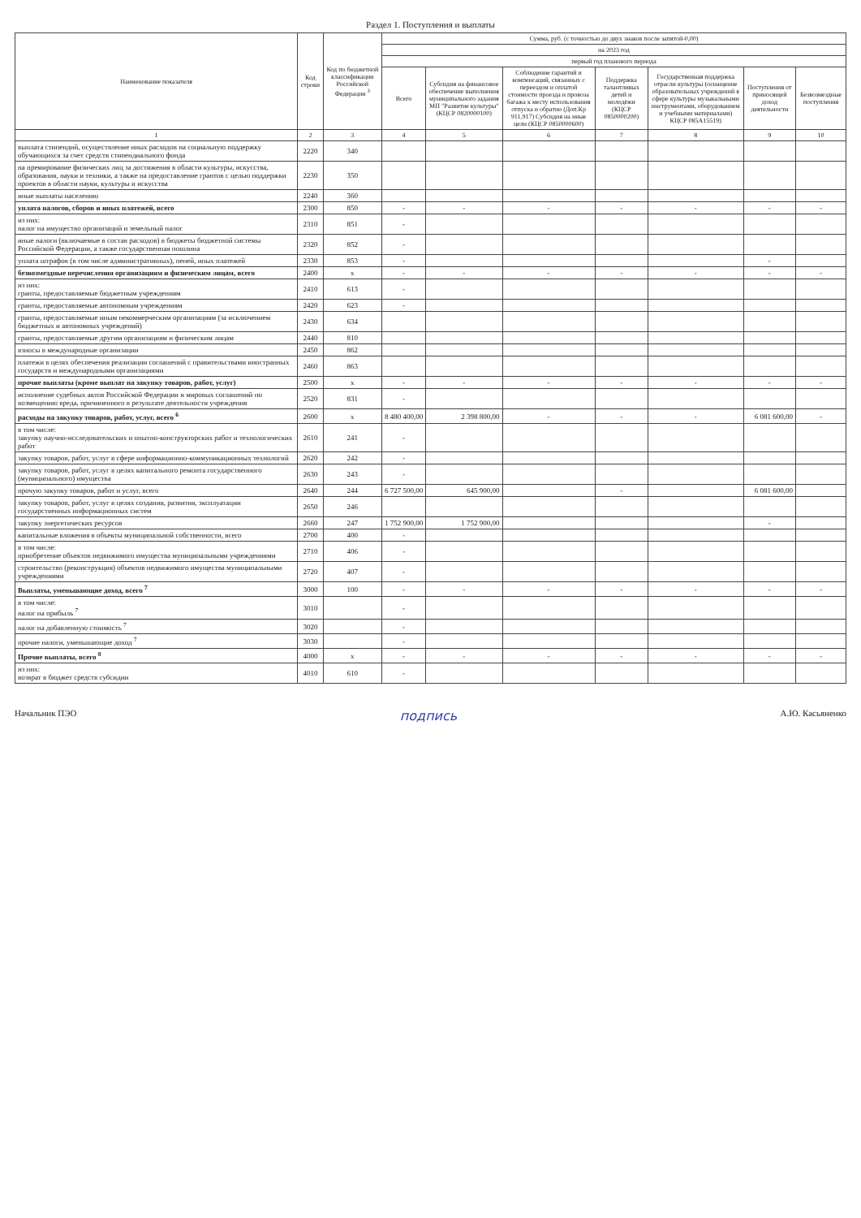Раздел 1. Поступления и выплаты
| Наименование показателя | Код строки | Код по бюджетной классификации Российской Федерации <sup>3</sup> | Сумма, руб. (с точностью до двух знаков после запятой-0,00) | | | | | | |
| --- | --- | --- | --- | --- | --- | --- | --- | --- | --- |
| | | | на 2023 год | | | | | | |
| | | | первый год планового периода | | | | | | |
| | | | Всего | Субсидия на финансовое обеспечение выполнения муниципального задания МП "Развитие культуры" (КЦСР 0820000100) | Соблюдение гарантий и компенсаций, связанных с переездом и оплатой стоимости проезда и провоза багажа к месту использования отпуска и обратно (Доп.Кр 911,917) Субсидия на иные цели (КЦСР 0850000600) | Поддержка талантливых детей и молодёжи (КЦСР 0850000200) | Государственная поддержка отрасли культуры (оснащение образовательных учреждений в сфере культуры музыкальными инструментами, оборудованием и учебными материалами) КЦСР 085A15519) | Поступления от приносящей доход деятельности | Безвозмездные поступления |
| 1 | 2 | 3 | 4 | 5 | 6 | 7 | 8 | 9 | 10 |
| выплата стипендий, осуществление иных расходов на социальную поддержку обучающихся за счет средств стипендиального фонда | 2220 | 340 | | | | | | | |
| на премирование физических лиц за достижения в области культуры, искусства, образования, науки и техники, а также на предоставление грантов с целью поддержки проектов в области науки, культуры и искусства | 2230 | 350 | | | | | | | |
| иные выплаты населению | 2240 | 360 | | | | | | | |
| уплата налогов, сборов и иных платежей, всего | 2300 | 850 | - | - | - | - | - | - | - |
| из них: налог на имущество организаций и земельный налог | 2310 | 851 | - | | | | | | |
| иные налоги (включаемые в состав расходов) в бюджеты бюджетной системы Российской Федерации, а также государственная пошлина | 2320 | 852 | - | | | | | | |
| уплата штрафов (в том числе административных), пеней, иных платежей | 2330 | 853 | - | | | | | - | |
| безвозмездные перечисления организациям и физическим лицам, всего | 2400 | x | - | - | - | - | - | - | - |
| из них: гранты, предоставляемые бюджетным учреждениям | 2410 | 613 | - | | | | | | |
| гранты, предоставляемые автономным учреждениям | 2420 | 623 | - | | | | | | |
| гранты, предоставляемые иным некоммерческим организациям (за исключением бюджетных и автономных учреждений) | 2430 | 634 | | | | | | | |
| гранты, предоставляемые другим организациям и физическим лицам | 2440 | 810 | | | | | | | |
| взносы в международные организации | 2450 | 862 | | | | | | | |
| платежи в целях обеспечения реализации соглашений с правительствами иностранных государств и международными организациями | 2460 | 863 | | | | | | | |
| прочие выплаты (кроме выплат на закупку товаров, работ, услуг) | 2500 | x | - | - | - | - | - | - | - |
| исполнение судебных актов Российской Федерации и мировых соглашений по возмещению вреда, причиненного в результате деятельности учреждения | 2520 | 831 | - | | | | | | |
| расходы на закупку товаров, работ, услуг, всего <sup>6</sup> | 2600 | x | 8 480 400,00 | 2 398 800,00 | - | - | - | 6 081 600,00 | - |
| в том числе: закупку научно-исследовательских и опытно-конструкторских работ и технологических работ | 2610 | 241 | - | | | | | | |
| закупку товаров, работ, услуг в сфере информационно-коммуникационных технологий | 2620 | 242 | - | | | | | | |
| закупку товаров, работ, услуг в целях капитального ремонта государственного (муниципального) имущества | 2630 | 243 | - | | | | | | |
| прочую закупку товаров, работ и услуг, всего | 2640 | 244 | 6 727 500,00 | 645 900,00 | | - | | 6 081 600,00 | |
| закупку товаров, работ, услуг в целях создания, развития, эксплуатации государственных информационных систем | 2650 | 246 | | | | | | | |
| закупку энергетических ресурсов | 2660 | 247 | 1 752 900,00 | 1 752 900,00 | | | | - | |
| капитальные вложения в объекты муниципальной собственности, всего | 2700 | 400 | - | | | | | | |
| в том числе: приобретение объектов недвижимого имущества муниципальными учреждениями | 2710 | 406 | - | | | | | | |
| строительство (реконструкция) объектов недвижимого имущества муниципальными учреждениями | 2720 | 407 | - | | | | | | |
| Выплаты, уменьшающие доход, всего <sup>7</sup> | 3000 | 100 | - | - | - | - | - | - | - |
| в том числе: налог на прибыль <sup>7</sup> | 3010 | | - | | | | | | |
| налог на добавленную стоимость <sup>7</sup> | 3020 | | - | | | | | | |
| прочие налоги, уменьшающие доход <sup>7</sup> | 3030 | | - | | | | | | |
| Прочие выплаты, всего <sup>8</sup> | 4000 | x | - | - | - | - | - | - | - |
| из них: возврат в бюджет средств субсидии | 4010 | 610 | - | | | | | | |
Начальник ПЭО подпись А.Ю. Касьяненко